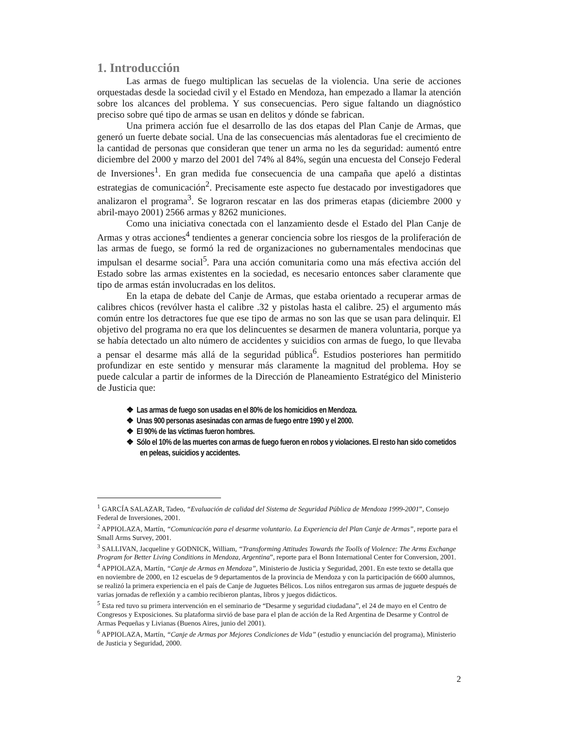1. Introducción
Las armas de fuego multiplican las secuelas de la violencia. Una serie de acciones orquestadas desde la sociedad civil y el Estado en Mendoza, han empezado a llamar la atención sobre los alcances del problema. Y sus consecuencias. Pero sigue faltando un diagnóstico preciso sobre qué tipo de armas se usan en delitos y dónde se fabrican.
Una primera acción fue el desarrollo de las dos etapas del Plan Canje de Armas, que generó un fuerte debate social. Una de las consecuencias más alentadoras fue el crecimiento de la cantidad de personas que consideran que tener un arma no les da seguridad: aumentó entre diciembre del 2000 y marzo del 2001 del 74% al 84%, según una encuesta del Consejo Federal de Inversiones<sup>1</sup>. En gran medida fue consecuencia de una campaña que apeló a distintas estrategias de comunicación<sup>2</sup>. Precisamente este aspecto fue destacado por investigadores que analizaron el programa<sup>3</sup>. Se lograron rescatar en las dos primeras etapas (diciembre 2000 y abril-mayo 2001) 2566 armas y 8262 municiones.
Como una iniciativa conectada con el lanzamiento desde el Estado del Plan Canje de Armas y otras acciones<sup>4</sup> tendientes a generar conciencia sobre los riesgos de la proliferación de las armas de fuego, se formó la red de organizaciones no gubernamentales mendocinas que impulsan el desarme social<sup>5</sup>. Para una acción comunitaria como una más efectiva acción del Estado sobre las armas existentes en la sociedad, es necesario entonces saber claramente que tipo de armas están involucradas en los delitos.
En la etapa de debate del Canje de Armas, que estaba orientado a recuperar armas de calibres chicos (revólver hasta el calibre .32 y pistolas hasta el calibre. 25) el argumento más común entre los detractores fue que ese tipo de armas no son las que se usan para delinquir. El objetivo del programa no era que los delincuentes se desarmen de manera voluntaria, porque ya se había detectado un alto número de accidentes y suicidios con armas de fuego, lo que llevaba a pensar el desarme más allá de la seguridad pública<sup>6</sup>. Estudios posteriores han permitido profundizar en este sentido y mensurar más claramente la magnitud del problema. Hoy se puede calcular a partir de informes de la Dirección de Planeamiento Estratégico del Ministerio de Justicia que:
❖ Las armas de fuego son usadas en el 80% de los homicidios en Mendoza.
❖ Unas 900 personas asesinadas con armas de fuego entre 1990 y el 2000.
❖ El 90% de las víctimas fueron hombres.
❖ Sólo el 10% de las muertes con armas de fuego fueron en robos y violaciones. El resto han sido cometidos en peleas, suicidios y accidentes.
<sup>1</sup> GARCÍA SALAZAR, Tadeo, “Evaluación de calidad del Sistema de Seguridad Pública de Mendoza 1999-2001”, Consejo Federal de Inversiones, 2001.
<sup>2</sup> APPIOLAZA, Martín, “Comunicación para el desarme voluntario. La Experiencia del Plan Canje de Armas”, reporte para el Small Arms Survey, 2001.
<sup>3</sup> SALLIVAN, Jacqueline y GODNICK, William, “Transforming Attitudes Towards the Toolls of Violence: The Arms Exchange Program for Better Living Conditions in Mendoza, Argentina”, reporte para el Bonn International Center for Conversion, 2001.
<sup>4</sup> APPIOLAZA, Martín, “Canje de Armas en Mendoza”, Ministerio de Justicia y Seguridad, 2001. En este texto se detalla que en noviembre de 2000, en 12 escuelas de 9 departamentos de la provincia de Mendoza y con la participación de 6600 alumnos, se realizó la primera experiencia en el país de Canje de Juguetes Bélicos. Los niños entregaron sus armas de juguete después de varias jornadas de reflexión y a cambio recibieron plantas, libros y juegos didácticos.
<sup>5</sup> Esta red tuvo su primera intervención en el seminario de “Desarme y seguridad ciudadana”, el 24 de mayo en el Centro de Congresos y Exposiciones. Su plataforma sirvió de base para el plan de acción de la Red Argentina de Desarme y Control de Armas Pequeñas y Livianas (Buenos Aires, junio del 2001).
<sup>6</sup> APPIOLAZA, Martín, “Canje de Armas por Mejores Condiciones de Vida” (estudio y enunciación del programa), Ministerio de Justicia y Seguridad, 2000.
2